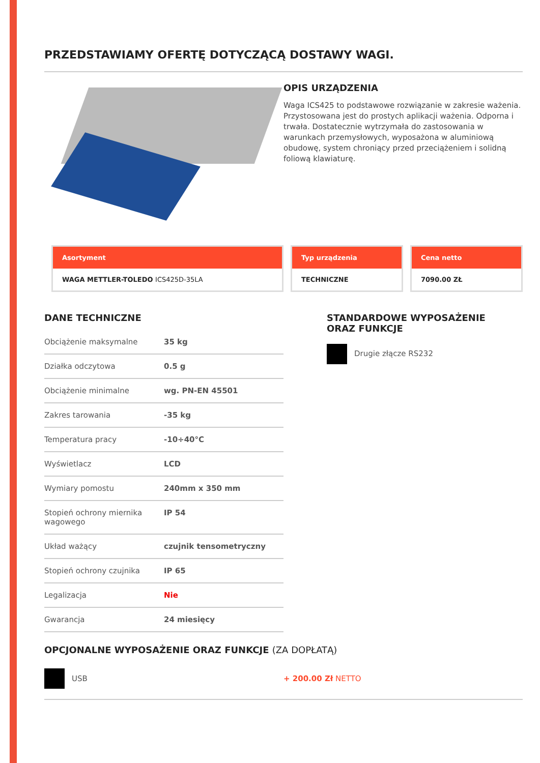PRZEDSTAWIAMY OFERTĘ DOTYCZĄCĄ DOSTAWY WAGI.
OPIS URZĄDZENIA
Waga ICS425 to podstawowe rozwiązanie w zakresie ważenia. Przystosowana jest do prostych aplikacji ważenia. Odporna i trwała. Dostatecznie wytrzymała do zastosowania w warunkach przemysłowych, wyposażona w aluminiową obudowę, system chroniący przed przeciążeniem i solidną foliową klawiaturę.
Asortyment
WAGA METTLER-TOLEDO ICS425D-35LA
Typ urządzenia
TECHNICZNE
Cena netto
7090.00 ZŁ
DANE TECHNICZNE
| Obciążenie maksymalne | 35 kg |
| Działka odczytowa | 0.5 g |
| Obciążenie minimalne | wg. PN-EN 45501 |
| Zakres tarowania | -35 kg |
| Temperatura pracy | -10÷40°C |
| Wyświetlacz | LCD |
| Wymiary pomostu | 240mm x 350 mm |
| Stopień ochrony miernika wagowego | IP 54 |
| Układ ważący | czujnik tensometryczny |
| Stopień ochrony czujnika | IP 65 |
| Legalizacja | Nie |
| Gwarancja | 24 miesięcy |
STANDARDOWE WYPOSAŻENIE
ORAZ FUNKCJE
Drugie złącze RS232
OPCJONALNE WYPOSAŻENIE ORAZ FUNKCJE (ZA DOPŁATĄ)
USB + 200.00 Zł NETTO